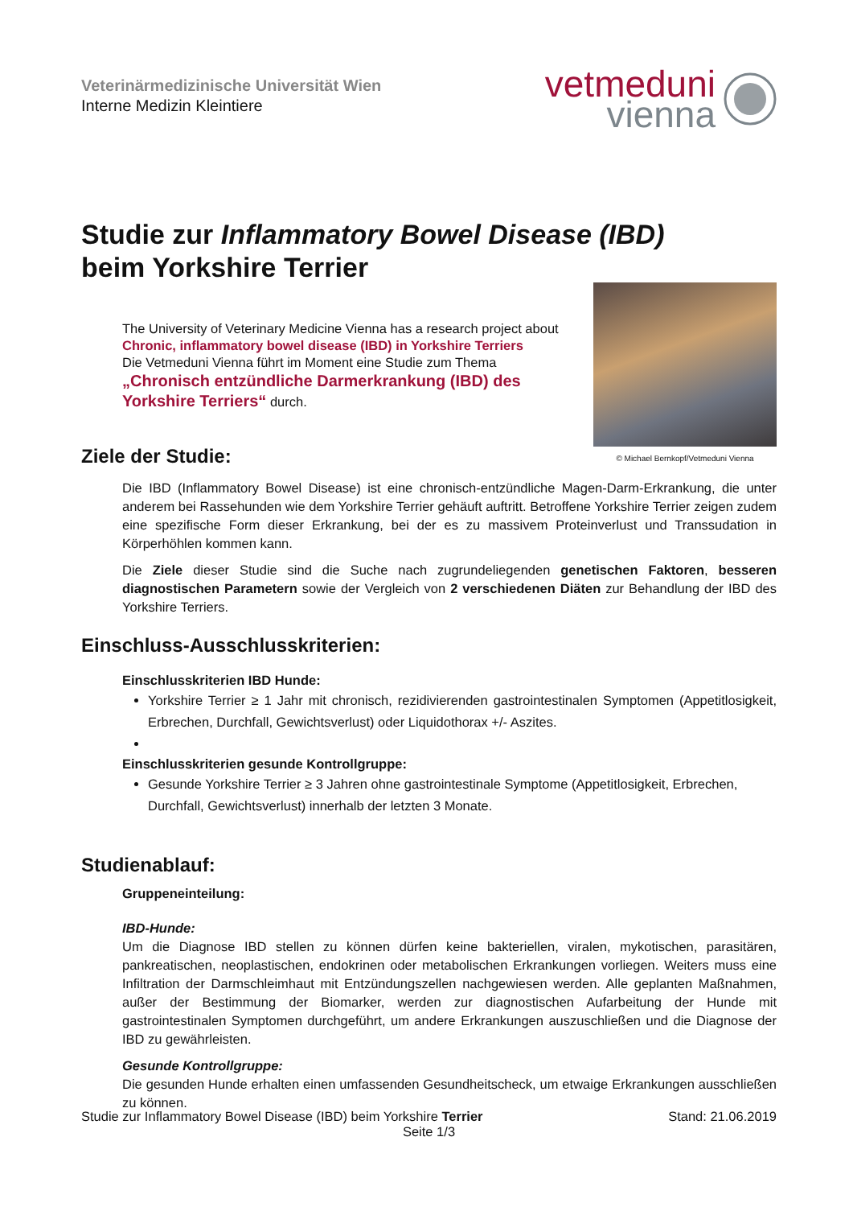Veterinärmedizinische Universität Wien
Interne Medizin Kleintiere
vetmeduni
vienna
Studie zur Inflammatory Bowel Disease (IBD)
beim Yorkshire Terrier
The University of Veterinary Medicine Vienna has a research project about
Chronic, inflammatory bowel disease (IBD) in Yorkshire Terriers
Die Vetmeduni Vienna führt im Moment eine Studie zum Thema
„Chronisch entzündliche Darmerkrankung (IBD) des Yorkshire Terriers“ durch.
© Michael Bernkopf/Vetmeduni Vienna
Ziele der Studie:
Die IBD (Inflammatory Bowel Disease) ist eine chronisch-entzündliche Magen-Darm-Erkrankung, die unter anderem bei Rassehunden wie dem Yorkshire Terrier gehäuft auftritt. Betroffene Yorkshire Terrier zeigen zudem eine spezifische Form dieser Erkrankung, bei der es zu massivem Proteinverlust und Transsudation in Körperhöhlen kommen kann.
Die Ziele dieser Studie sind die Suche nach zugrundeliegenden genetischen Faktoren, besseren diagnostischen Parametern sowie der Vergleich von 2 verschiedenen Diäten zur Behandlung der IBD des Yorkshire Terriers.
Einschluss-Ausschlusskriterien:
Einschlusskriterien IBD Hunde:
Yorkshire Terrier ≥ 1 Jahr mit chronisch, rezidivierenden gastrointestinalen Symptomen (Appetitlosigkeit, Erbrechen, Durchfall, Gewichtsverlust) oder Liquidothorax +/- Aszites.
Einschlusskriterien gesunde Kontrollgruppe:
Gesunde Yorkshire Terrier ≥ 3 Jahren ohne gastrointestinale Symptome (Appetitlosigkeit, Erbrechen, Durchfall, Gewichtsverlust) innerhalb der letzten 3 Monate.
Studienablauf:
Gruppeneinteilung:
IBD-Hunde:
Um die Diagnose IBD stellen zu können dürfen keine bakteriellen, viralen, mykotischen, parasitären, pankreatischen, neoplastischen, endokrinen oder metabolischen Erkrankungen vorliegen. Weiters muss eine Infiltration der Darmschleimhaut mit Entzündungszellen nachgewiesen werden. Alle geplanten Maßnahmen, außer der Bestimmung der Biomarker, werden zur diagnostischen Aufarbeitung der Hunde mit gastrointestinalen Symptomen durchgeführt, um andere Erkrankungen auszuschließen und die Diagnose der IBD zu gewährleisten.
Gesunde Kontrollgruppe:
Die gesunden Hunde erhalten einen umfassenden Gesundheitscheck, um etwaige Erkrankungen ausschließen zu können.
Studie zur Inflammatory Bowel Disease (IBD) beim Yorkshire Terrier Stand: 21.06.2019
Seite 1/3